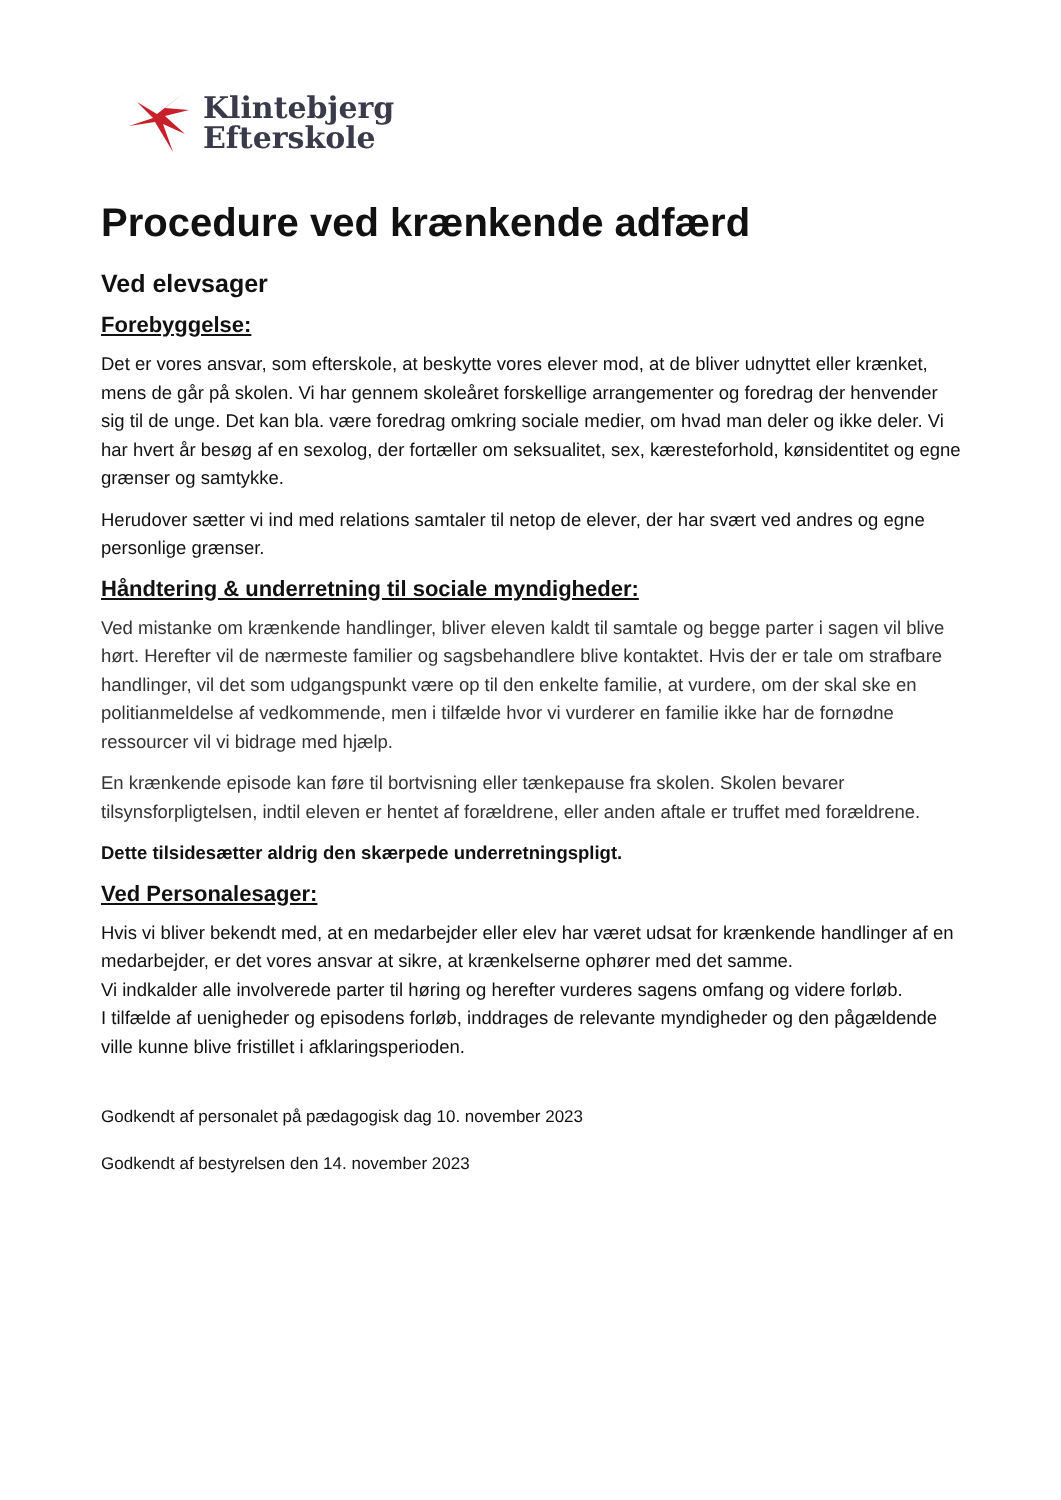Klintebjerg
Efterskole
Procedure ved krænkende adfærd
Ved elevsager
Forebyggelse:
Det er vores ansvar, som efterskole, at beskytte vores elever mod, at de bliver udnyttet eller krænket, mens de går på skolen. Vi har gennem skoleåret forskellige arrangementer og foredrag der henvender sig til de unge. Det kan bla. være foredrag omkring sociale medier, om hvad man deler og ikke deler. Vi har hvert år besøg af en sexolog, der fortæller om seksualitet, sex, kæresteforhold, kønsidentitet og egne grænser og samtykke.
Herudover sætter vi ind med relations samtaler til netop de elever, der har svært ved andres og egne personlige grænser.
Håndtering & underretning til sociale myndigheder:
Ved mistanke om krænkende handlinger, bliver eleven kaldt til samtale og begge parter i sagen vil blive hørt. Herefter vil de nærmeste familier og sagsbehandlere blive kontaktet. Hvis der er tale om strafbare handlinger, vil det som udgangspunkt være op til den enkelte familie, at vurdere, om der skal ske en politianmeldelse af vedkommende, men i tilfælde hvor vi vurderer en familie ikke har de fornødne ressourcer vil vi bidrage med hjælp.
En krænkende episode kan føre til bortvisning eller tænkepause fra skolen. Skolen bevarer tilsynsforpligtelsen, indtil eleven er hentet af forældrene, eller anden aftale er truffet med forældrene.
Dette tilsidesætter aldrig den skærpede underretningspligt.
Ved Personalesager:
Hvis vi bliver bekendt med, at en medarbejder eller elev har været udsat for krænkende handlinger af en medarbejder, er det vores ansvar at sikre, at krænkelserne ophører med det samme.
Vi indkalder alle involverede parter til høring og herefter vurderes sagens omfang og videre forløb.
I tilfælde af uenigheder og episodens forløb, inddrages de relevante myndigheder og den pågældende ville kunne blive fristillet i afklaringsperioden.
Godkendt af personalet på pædagogisk dag 10. november 2023
Godkendt af bestyrelsen den 14. november 2023